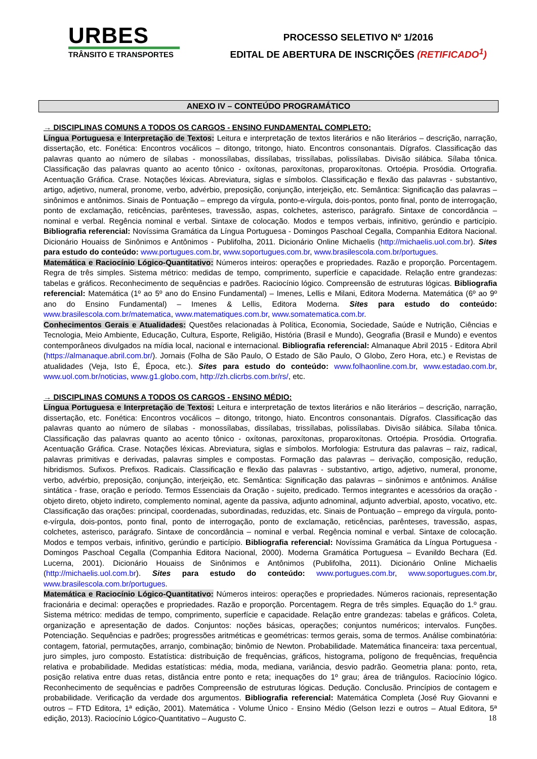URBES
TRÂNSITO E TRANSPORTES
PROCESSO SELETIVO Nº 1/2016
EDITAL DE ABERTURA DE INSCRIÇÕES (RETIFICADO<sup>1</sup>)
ANEXO IV – CONTEÚDO PROGRAMÁTICO
→ DISCIPLINAS COMUNS A TODOS OS CARGOS - ENSINO FUNDAMENTAL COMPLETO:
Língua Portuguesa e Interpretação de Textos: Leitura e interpretação de textos literários e não literários – descrição, narração, dissertação, etc. Fonética: Encontros vocálicos – ditongo, tritongo, hiato. Encontros consonantais. Dígrafos. Classificação das palavras quanto ao número de sílabas - monossílabas, dissílabas, trissílabas, polissílabas. Divisão silábica. Sílaba tônica. Classificação das palavras quanto ao acento tônico - oxítonas, paroxítonas, proparoxítonas. Ortoépia. Prosódia. Ortografia. Acentuação Gráfica. Crase. Notações léxicas. Abreviatura, siglas e símbolos. Classificação e flexão das palavras - substantivo, artigo, adjetivo, numeral, pronome, verbo, advérbio, preposição, conjunção, interjeição, etc. Semântica: Significação das palavras – sinônimos e antônimos. Sinais de Pontuação – emprego da vírgula, ponto-e-vírgula, dois-pontos, ponto final, ponto de interrogação, ponto de exclamação, reticências, parênteses, travessão, aspas, colchetes, asterisco, parágrafo. Sintaxe de concordância – nominal e verbal. Regência nominal e verbal. Sintaxe de colocação. Modos e tempos verbais, infinitivo, gerúndio e particípio. Bibliografia referencial: Novíssima Gramática da Língua Portuguesa - Domingos Paschoal Cegalla, Companhia Editora Nacional. Dicionário Houaiss de Sinônimos e Antônimos - Publifolha, 2011. Dicionário Online Michaelis (http://michaelis.uol.com.br). Sites para estudo do conteúdo: www.portugues.com.br, www.soportugues.com.br, www.brasilescola.com.br/portugues.
Matemática e Raciocínio Lógico-Quantitativo: Números inteiros: operações e propriedades. Razão e proporção. Porcentagem. Regra de três simples. Sistema métrico: medidas de tempo, comprimento, superfície e capacidade. Relação entre grandezas: tabelas e gráficos. Reconhecimento de sequências e padrões. Raciocínio lógico. Compreensão de estruturas lógicas. Bibliografia referencial: Matemática (1º ao 5º ano do Ensino Fundamental) – Imenes, Lellis e Milani, Editora Moderna. Matemática (6º ao 9º ano do Ensino Fundamental) – Imenes & Lellis, Editora Moderna. Sites para estudo do conteúdo: www.brasilescola.com.br/matematica, www.matematiques.com.br, www.somatematica.com.br.
Conhecimentos Gerais e Atualidades: Questões relacionadas à Política, Economia, Sociedade, Saúde e Nutrição, Ciências e Tecnologia, Meio Ambiente, Educação, Cultura, Esporte, Religião, História (Brasil e Mundo), Geografia (Brasil e Mundo) e eventos contemporâneos divulgados na mídia local, nacional e internacional. Bibliografia referencial: Almanaque Abril 2015 - Editora Abril (https://almanaque.abril.com.br/). Jornais (Folha de São Paulo, O Estado de São Paulo, O Globo, Zero Hora, etc.) e Revistas de atualidades (Veja, Isto É, Época, etc.). Sites para estudo do conteúdo: www.folhaonline.com.br, www.estadao.com.br, www.uol.com.br/noticias, www.g1.globo.com, http://zh.clicrbs.com.br/rs/, etc.
→ DISCIPLINAS COMUNS A TODOS OS CARGOS - ENSINO MÉDIO:
Língua Portuguesa e Interpretação de Textos: Leitura e interpretação de textos literários e não literários – descrição, narração, dissertação, etc. Fonética: Encontros vocálicos – ditongo, tritongo, hiato. Encontros consonantais. Dígrafos. Classificação das palavras quanto ao número de sílabas - monossílabas, dissílabas, trissílabas, polissílabas. Divisão silábica. Sílaba tônica. Classificação das palavras quanto ao acento tônico - oxítonas, paroxítonas, proparoxítonas. Ortoépia. Prosódia. Ortografia. Acentuação Gráfica. Crase. Notações léxicas. Abreviatura, siglas e símbolos. Morfologia: Estrutura das palavras – raiz, radical, palavras primitivas e derivadas, palavras simples e compostas. Formação das palavras – derivação, composição, redução, hibridismos. Sufixos. Prefixos. Radicais. Classificação e flexão das palavras - substantivo, artigo, adjetivo, numeral, pronome, verbo, advérbio, preposição, conjunção, interjeição, etc. Semântica: Significação das palavras – sinônimos e antônimos. Análise sintática - frase, oração e período. Termos Essenciais da Oração - sujeito, predicado. Termos integrantes e acessórios da oração - objeto direto, objeto indireto, complemento nominal, agente da passiva, adjunto adnominal, adjunto adverbial, aposto, vocativo, etc. Classificação das orações: principal, coordenadas, subordinadas, reduzidas, etc. Sinais de Pontuação – emprego da vírgula, ponto-e-vírgula, dois-pontos, ponto final, ponto de interrogação, ponto de exclamação, reticências, parênteses, travessão, aspas, colchetes, asterisco, parágrafo. Sintaxe de concordância – nominal e verbal. Regência nominal e verbal. Sintaxe de colocação. Modos e tempos verbais, infinitivo, gerúndio e particípio. Bibliografia referencial: Novíssima Gramática da Língua Portuguesa - Domingos Paschoal Cegalla (Companhia Editora Nacional, 2000). Moderna Gramática Portuguesa – Evanildo Bechara (Ed. Lucerna, 2001). Dicionário Houaiss de Sinônimos e Antônimos (Publifolha, 2011). Dicionário Online Michaelis (http://michaelis.uol.com.br). Sites para estudo do conteúdo: www.portugues.com.br, www.soportugues.com.br, www.brasilescola.com.br/portugues.
Matemática e Raciocínio Lógico-Quantitativo: Números inteiros: operações e propriedades. Números racionais, representação fracionária e decimal: operações e propriedades. Razão e proporção. Porcentagem. Regra de três simples. Equação do 1.º grau. Sistema métrico: medidas de tempo, comprimento, superfície e capacidade. Relação entre grandezas: tabelas e gráficos. Coleta, organização e apresentação de dados. Conjuntos: noções básicas, operações; conjuntos numéricos; intervalos. Funções. Potenciação. Sequências e padrões; progressões aritméticas e geométricas: termos gerais, soma de termos. Análise combinatória: contagem, fatorial, permutações, arranjo, combinação; binômio de Newton. Probabilidade. Matemática financeira: taxa percentual, juro simples, juro composto. Estatística: distribuição de frequências, gráficos, histograma, polígono de frequências, frequência relativa e probabilidade. Medidas estatísticas: média, moda, mediana, variância, desvio padrão. Geometria plana: ponto, reta, posição relativa entre duas retas, distância entre ponto e reta; inequações do 1º grau; área de triângulos. Raciocínio lógico. Reconhecimento de sequências e padrões Compreensão de estruturas lógicas. Dedução. Conclusão. Princípios de contagem e probabilidade. Verificação da verdade dos argumentos. Bibliografia referencial: Matemática Completa (José Ruy Giovanni e outros – FTD Editora, 1ª edição, 2001). Matemática - Volume Único - Ensino Médio (Gelson Iezzi e outros – Atual Editora, 5ª edição, 2013). Raciocínio Lógico-Quantitativo – Augusto C.
18